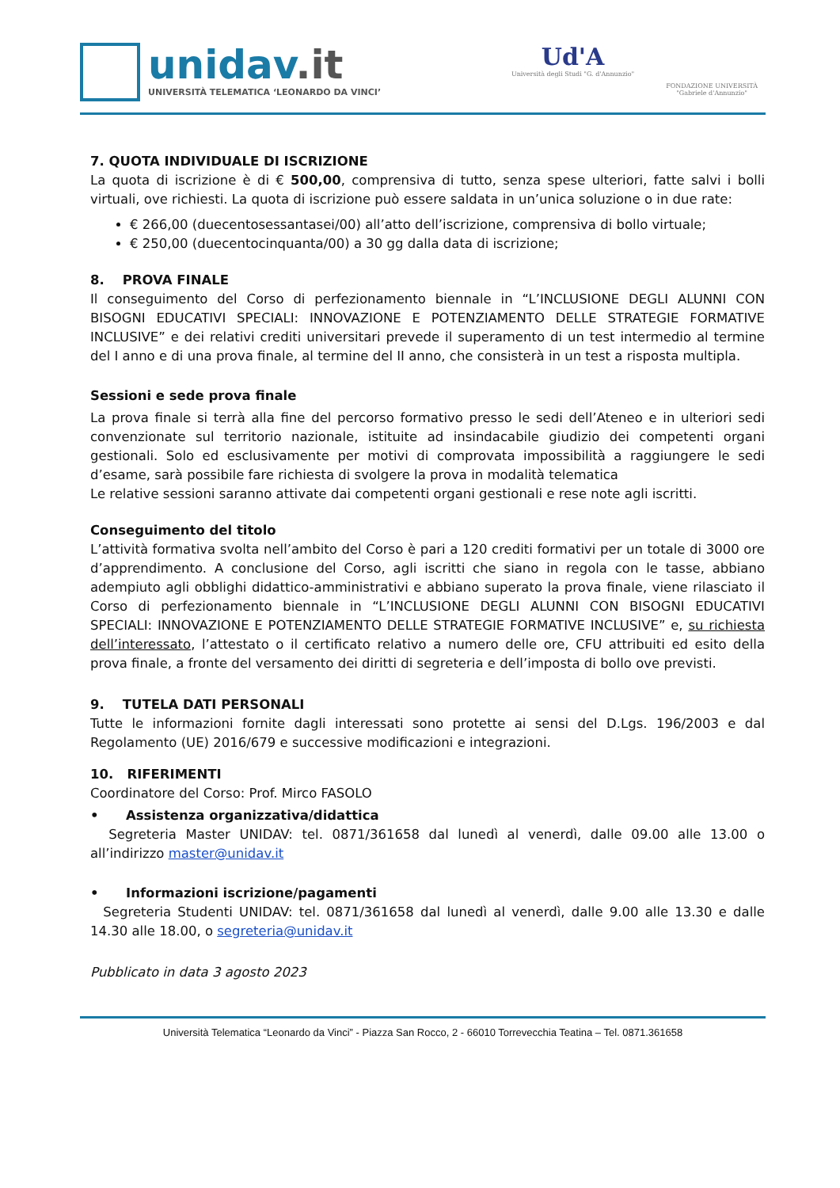unidav.it
UNIVERSITÀ TELEMATICA ‘LEONARDO DA VINCI’
Ud'A
Università degli Studi "G. d'Annunzio"
FONDAZIONE UNIVERSITÀ
"Gabriele d'Annunzio"
7. QUOTA INDIVIDUALE DI ISCRIZIONE
La quota di iscrizione è di € 500,00, comprensiva di tutto, senza spese ulteriori, fatte salvi i bolli virtuali, ove richiesti. La quota di iscrizione può essere saldata in un’unica soluzione o in due rate:
€ 266,00 (duecentosessantasei/00) all’atto dell’iscrizione, comprensiva di bollo virtuale;
€ 250,00 (duecentocinquanta/00) a 30 gg dalla data di iscrizione;
8. PROVA FINALE
Il conseguimento del Corso di perfezionamento biennale in “L’INCLUSIONE DEGLI ALUNNI CON BISOGNI EDUCATIVI SPECIALI: INNOVAZIONE E POTENZIAMENTO DELLE STRATEGIE FORMATIVE INCLUSIVE” e dei relativi crediti universitari prevede il superamento di un test intermedio al termine del I anno e di una prova finale, al termine del II anno, che consisterà in un test a risposta multipla.
Sessioni e sede prova finale
La prova finale si terrà alla fine del percorso formativo presso le sedi dell’Ateneo e in ulteriori sedi convenzionate sul territorio nazionale, istituite ad insindacabile giudizio dei competenti organi gestionali. Solo ed esclusivamente per motivi di comprovata impossibilità a raggiungere le sedi d’esame, sarà possibile fare richiesta di svolgere la prova in modalità telematica
Le relative sessioni saranno attivate dai competenti organi gestionali e rese note agli iscritti.
Conseguimento del titolo
L’attività formativa svolta nell’ambito del Corso è pari a 120 crediti formativi per un totale di 3000 ore d’apprendimento. A conclusione del Corso, agli iscritti che siano in regola con le tasse, abbiano adempiuto agli obblighi didattico-amministrativi e abbiano superato la prova finale, viene rilasciato il Corso di perfezionamento biennale in “L’INCLUSIONE DEGLI ALUNNI CON BISOGNI EDUCATIVI SPECIALI: INNOVAZIONE E POTENZIAMENTO DELLE STRATEGIE FORMATIVE INCLUSIVE” e, su richiesta dell’interessato, l’attestato o il certificato relativo a numero delle ore, CFU attribuiti ed esito della prova finale, a fronte del versamento dei diritti di segreteria e dell’imposta di bollo ove previsti.
9. TUTELA DATI PERSONALI
Tutte le informazioni fornite dagli interessati sono protette ai sensi del D.Lgs. 196/2003 e dal Regolamento (UE) 2016/679 e successive modificazioni e integrazioni.
10. RIFERIMENTI
Coordinatore del Corso: Prof. Mirco FASOLO
• Assistenza organizzativa/didattica
Segreteria Master UNIDAV: tel. 0871/361658 dal lunedì al venerdì, dalle 09.00 alle 13.00 o all’indirizzo master@unidav.it
• Informazioni iscrizione/pagamenti
Segreteria Studenti UNIDAV: tel. 0871/361658 dal lunedì al venerdì, dalle 9.00 alle 13.30 e dalle 14.30 alle 18.00, o segreteria@unidav.it
Pubblicato in data 3 agosto 2023
Università Telematica “Leonardo da Vinci” - Piazza San Rocco, 2 - 66010 Torrevecchia Teatina – Tel. 0871.361658